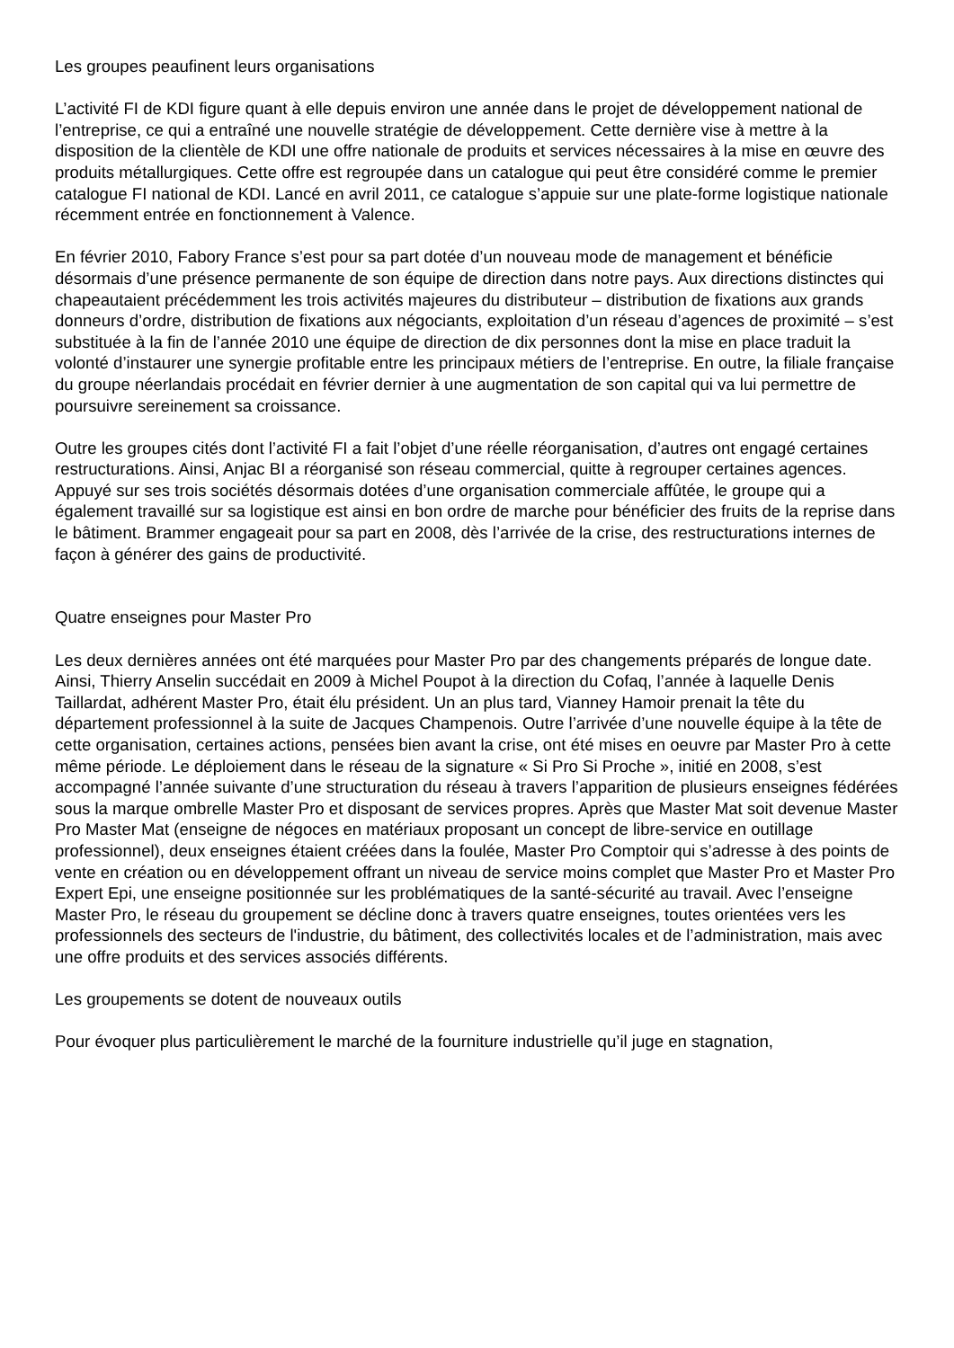Les groupes peaufinent leurs organisations
L’activité FI de KDI figure quant à elle depuis environ une année dans le projet de développement national de l’entreprise, ce qui a entraîné une nouvelle stratégie de développement. Cette dernière vise à mettre à la disposition de la clientèle de KDI une offre nationale de produits et services nécessaires à la mise en œuvre des produits métallurgiques. Cette offre est regroupée dans un catalogue qui peut être considéré comme le premier catalogue FI national de KDI. Lancé en avril 2011, ce catalogue s’appuie sur une plate-forme logistique nationale récemment entrée en fonctionnement à Valence.
En février 2010, Fabory France s’est pour sa part dotée d’un nouveau mode de management et bénéficie désormais d’une présence permanente de son équipe de direction dans notre pays. Aux directions distinctes qui chapeautaient précédemment les trois activités majeures du distributeur – distribution de fixations aux grands donneurs d’ordre, distribution de fixations aux négociants, exploitation d’un réseau d’agences de proximité – s’est substituée à la fin de l’année 2010 une équipe de direction de dix personnes dont la mise en place traduit la volonté d’instaurer une synergie profitable entre les principaux métiers de l’entreprise. En outre, la filiale française du groupe néerlandais procédait en février dernier à une augmentation de son capital qui va lui permettre de poursuivre sereinement sa croissance.
Outre les groupes cités dont l’activité FI a fait l’objet d’une réelle réorganisation, d’autres ont engagé certaines restructurations. Ainsi, Anjac BI a réorganisé son réseau commercial, quitte à regrouper certaines agences. Appuyé sur ses trois sociétés désormais dotées d’une organisation commerciale affûtée, le groupe qui a également travaillé sur sa logistique est ainsi en bon ordre de marche pour bénéficier des fruits de la reprise dans le bâtiment. Brammer engageait pour sa part en 2008, dès l’arrivée de la crise, des restructurations internes de façon à générer des gains de productivité.
Quatre enseignes pour Master Pro
Les deux dernières années ont été marquées pour Master Pro par des changements préparés de longue date. Ainsi, Thierry Anselin succédait en 2009 à Michel Poupot à la direction du Cofaq, l’année à laquelle Denis Taillardat, adhérent Master Pro, était élu président. Un an plus tard, Vianney Hamoir prenait la tête du département professionnel à la suite de Jacques Champenois. Outre l’arrivée d’une nouvelle équipe à la tête de cette organisation, certaines actions, pensées bien avant la crise, ont été mises en oeuvre par Master Pro à cette même période. Le déploiement dans le réseau de la signature « Si Pro Si Proche », initié en 2008, s’est accompagné l’année suivante d’une structuration du réseau à travers l’apparition de plusieurs enseignes fédérées sous la marque ombrelle Master Pro et disposant de services propres. Après que Master Mat soit devenue Master Pro Master Mat (enseigne de négoces en matériaux proposant un concept de libre-service en outillage professionnel), deux enseignes étaient créées dans la foulée, Master Pro Comptoir qui s’adresse à des points de vente en création ou en développement offrant un niveau de service moins complet que Master Pro et Master Pro Expert Epi, une enseigne positionnée sur les problématiques de la santé-sécurité au travail. Avec l’enseigne Master Pro, le réseau du groupement se décline donc à travers quatre enseignes, toutes orientées vers les professionnels des secteurs de l'industrie, du bâtiment, des collectivités locales et de l’administration, mais avec une offre produits et des services associés différents.
Les groupements se dotent de nouveaux outils
Pour évoquer plus particulièrement le marché de la fourniture industrielle qu’il juge en stagnation,